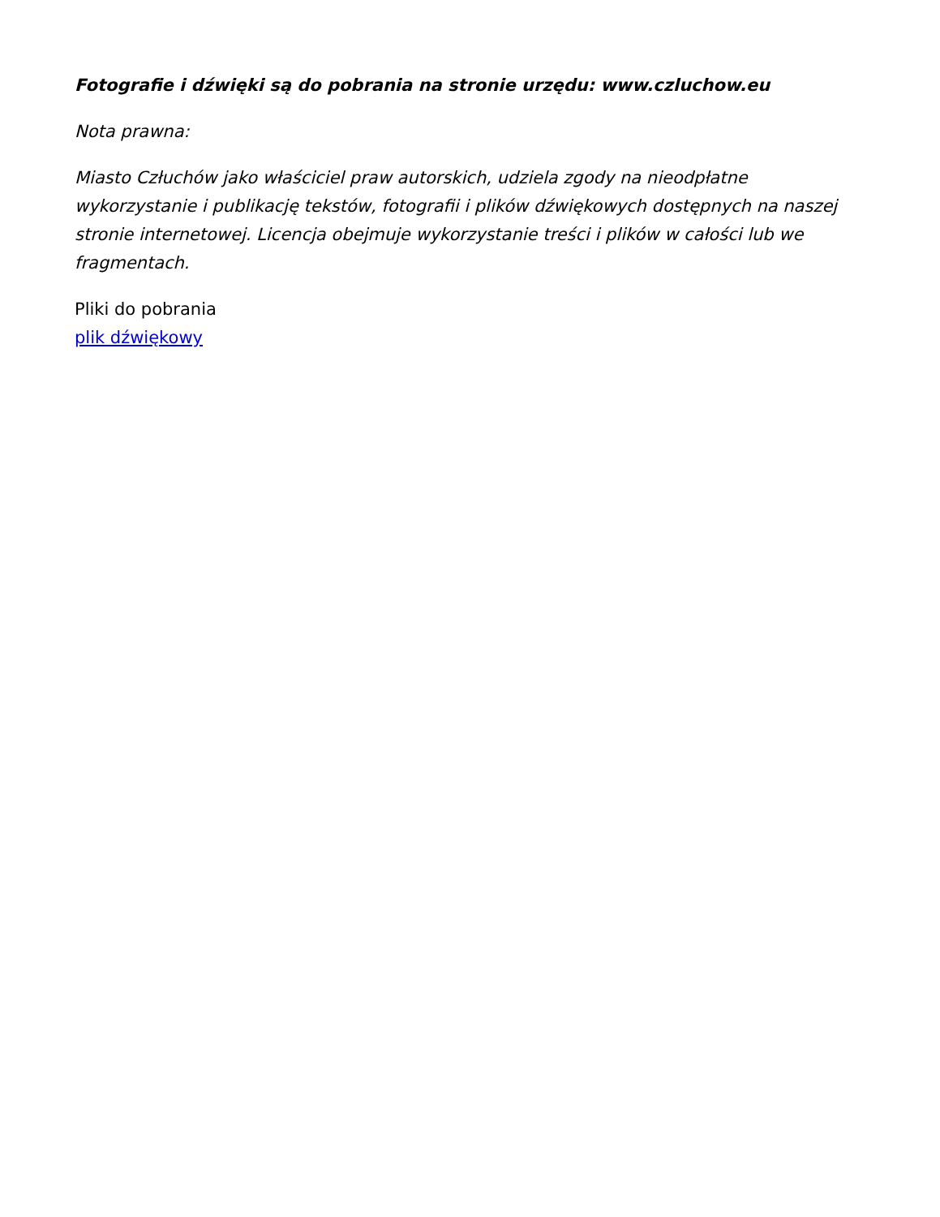Fotografie i dźwięki są do pobrania na stronie urzędu: www.czluchow.eu
Nota prawna:
Miasto Człuchów jako właściciel praw autorskich, udziela zgody na nieodpłatne wykorzystanie i publikację tekstów, fotografii i plików dźwiękowych dostępnych na naszej stronie internetowej. Licencja obejmuje wykorzystanie treści i plików w całości lub we fragmentach.
Pliki do pobrania
plik dźwiękowy